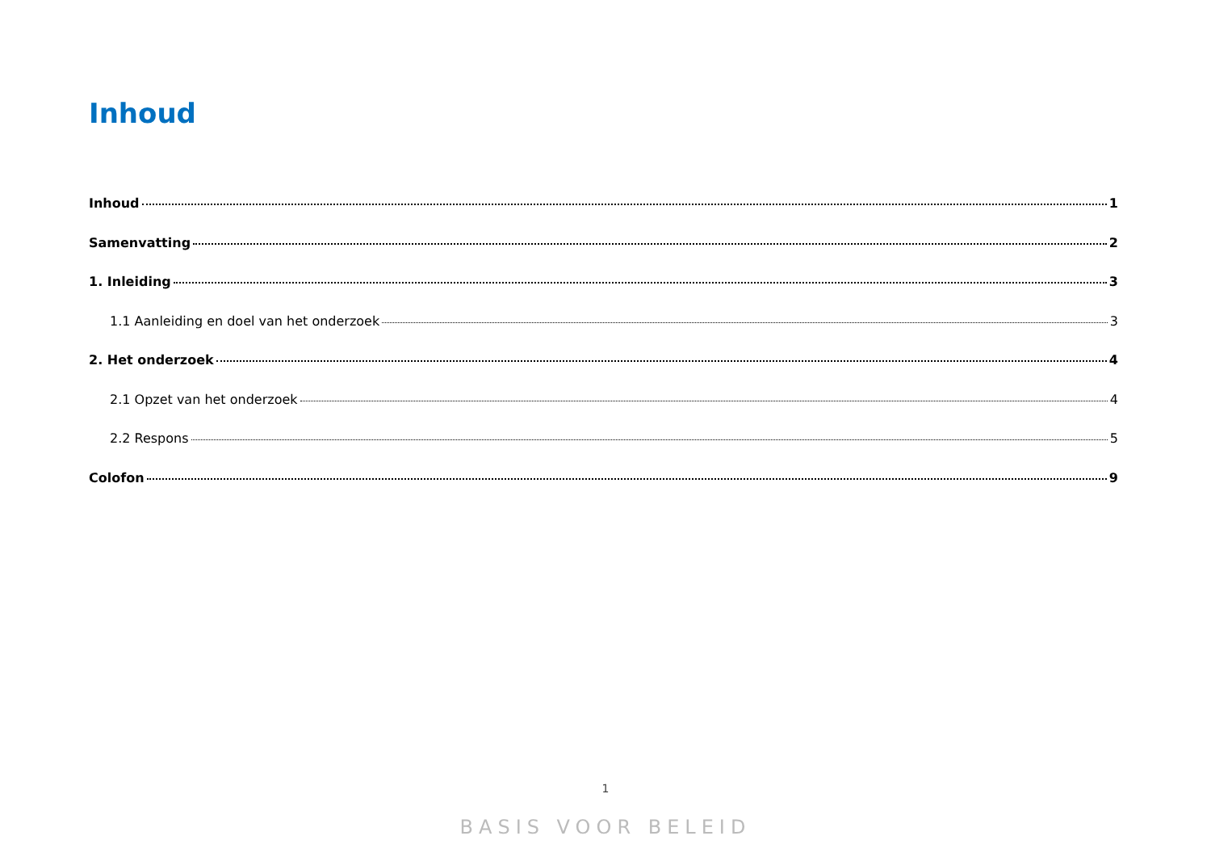Inhoud
Inhoud 1
Samenvatting 2
1. Inleiding 3
1.1 Aanleiding en doel van het onderzoek 3
2. Het onderzoek 4
2.1 Opzet van het onderzoek 4
2.2 Respons 5
Colofon 9
1
BASIS VOOR BELEID